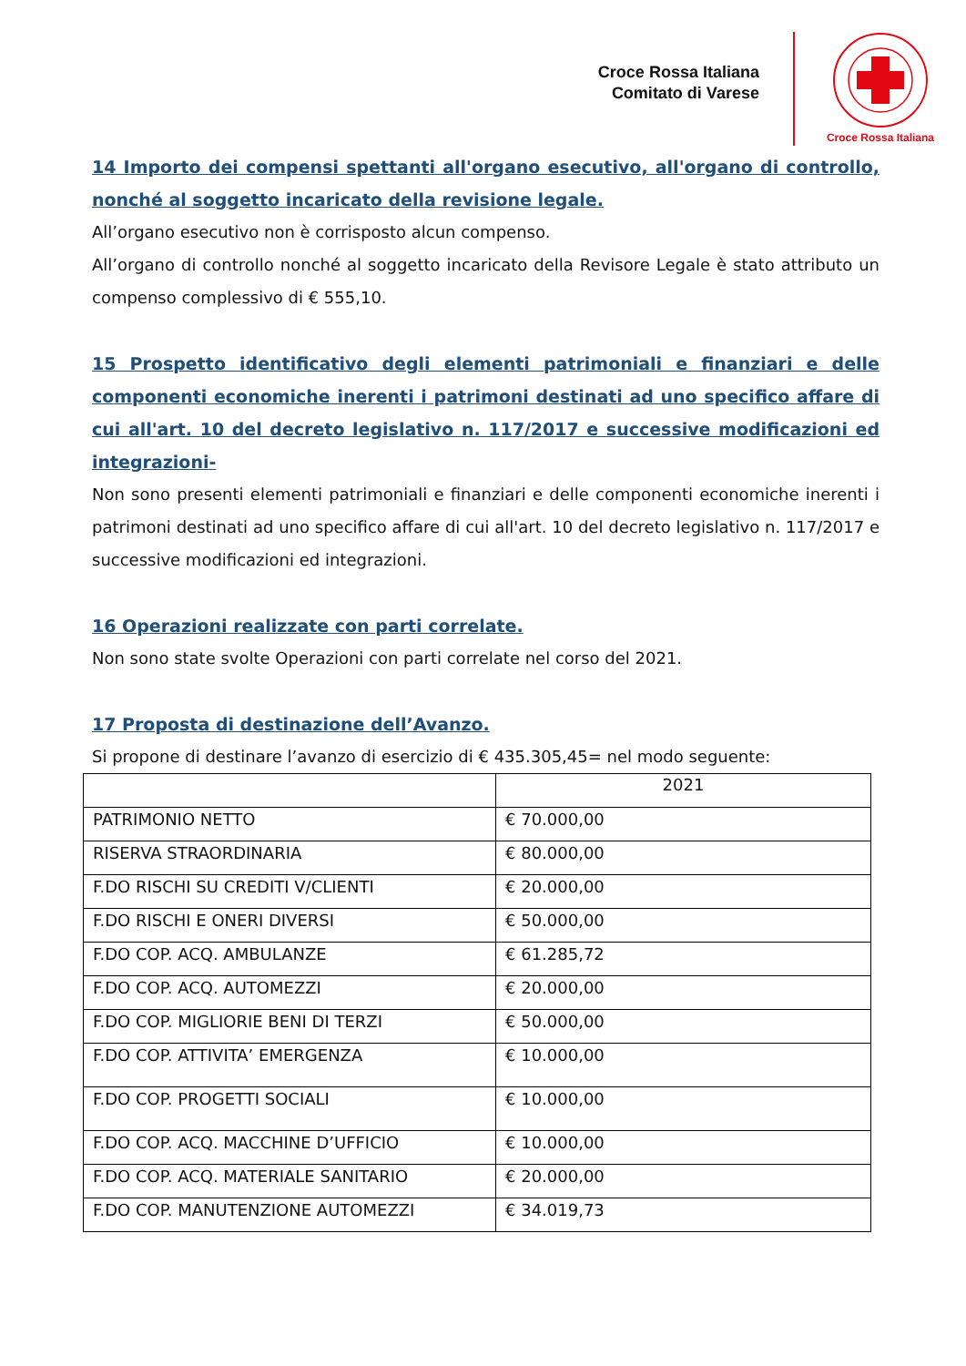Croce Rossa Italiana
Comitato di Varese
Croce Rossa Italiana
14 Importo dei compensi spettanti all'organo esecutivo, all'organo di controllo, nonché al soggetto incaricato della revisione legale.
All’organo esecutivo non è corrisposto alcun compenso.
All’organo di controllo nonché al soggetto incaricato della Revisore Legale è stato attributo un compenso complessivo di € 555,10.
15 Prospetto identificativo degli elementi patrimoniali e finanziari e delle componenti economiche inerenti i patrimoni destinati ad uno specifico affare di cui all'art. 10 del decreto legislativo n. 117/2017 e successive modificazioni ed integrazioni-
Non sono presenti elementi patrimoniali e finanziari e delle componenti economiche inerenti i patrimoni destinati ad uno specifico affare di cui all'art. 10 del decreto legislativo n. 117/2017 e successive modificazioni ed integrazioni.
16 Operazioni realizzate con parti correlate.
Non sono state svolte Operazioni con parti correlate nel corso del 2021.
17 Proposta di destinazione dell’Avanzo.
Si propone di destinare l’avanzo di esercizio di € 435.305,45= nel modo seguente:
| | 2021 |
| --- | --- |
| PATRIMONIO NETTO | € 70.000,00 |
| RISERVA STRAORDINARIA | € 80.000,00 |
| F.DO RISCHI SU CREDITI V/CLIENTI | € 20.000,00 |
| F.DO RISCHI E ONERI DIVERSI | € 50.000,00 |
| F.DO COP. ACQ. AMBULANZE | € 61.285,72 |
| F.DO COP. ACQ. AUTOMEZZI | € 20.000,00 |
| F.DO COP. MIGLIORIE BENI DI TERZI | € 50.000,00 |
| F.DO COP. ATTIVITA’ EMERGENZA | € 10.000,00 |
| F.DO COP. PROGETTI SOCIALI | € 10.000,00 |
| F.DO COP. ACQ. MACCHINE D’UFFICIO | € 10.000,00 |
| F.DO COP. ACQ. MATERIALE SANITARIO | € 20.000,00 |
| F.DO COP. MANUTENZIONE AUTOMEZZI | € 34.019,73 |